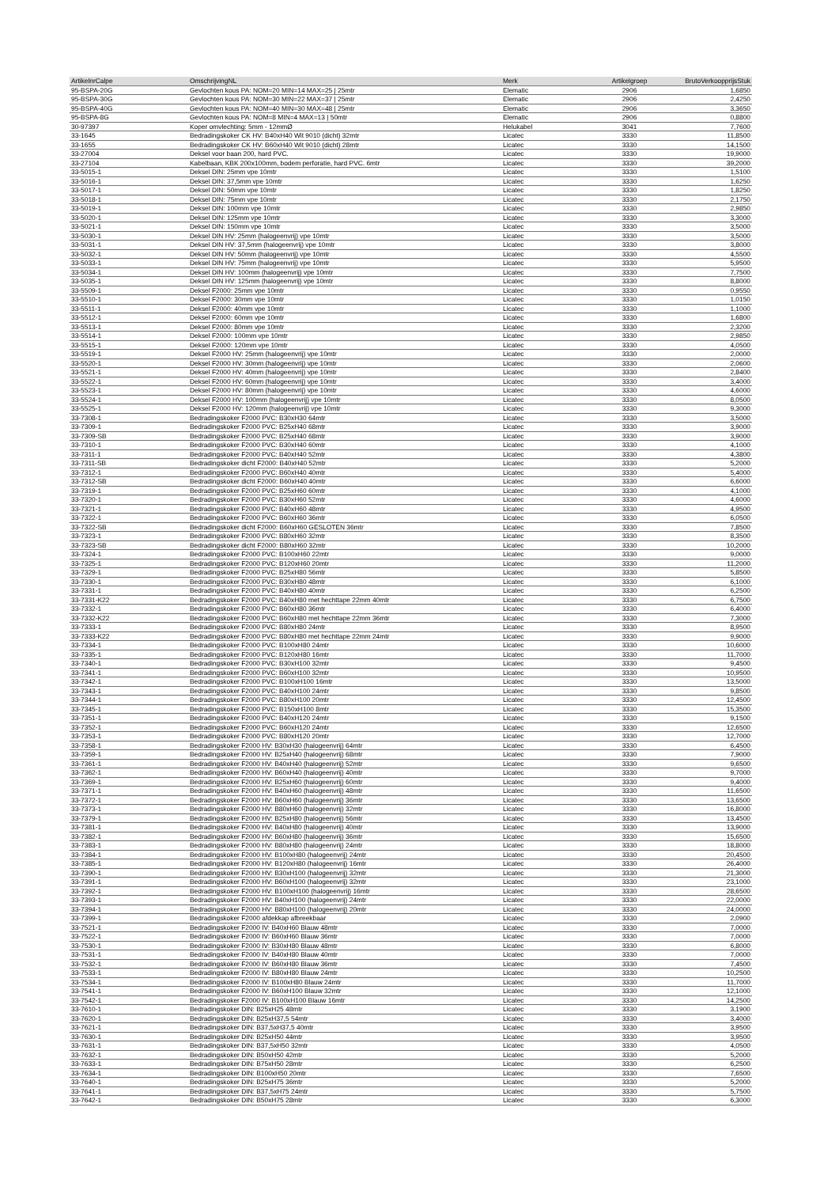| ArtikelnrCalpe | OmschrijvingNL | Merk | Artikelgroep | BrutoVerkoopprijsStuk |
| --- | --- | --- | --- | --- |
| 95-BSPA-20G | Gevlochten kous PA: NOM=20 MIN=14 MAX=25 / 25mtr | Elematic | 2906 | 1,6850 |
| 95-BSPA-30G | Gevlochten kous PA: NOM=30 MIN=22 MAX=37 / 25mtr | Elematic | 2906 | 2,4250 |
| 95-BSPA-40G | Gevlochten kous PA: NOM=40 MIN=30 MAX=48 / 25mtr | Elematic | 2906 | 3,3650 |
| 95-BSPA-8G | Gevlochten kous PA: NOM=8 MIN=4 MAX=13 / 50mtr | Elematic | 2906 | 0,8800 |
| 30-97397 | Koper omvlechting: 5mm - 12mmØ | Helukabel | 3041 | 7,7600 |
| 33-1645 | Bedradingskoker CK HV: B40xH40 Wit 9010 (dicht) 32mtr | Licatec | 3330 | 11,8500 |
| 33-1655 | Bedradingskoker CK HV: B60xH40 Wit 9010 (dicht) 28mtr | Licatec | 3330 | 14,1500 |
| 33-27004 | Deksel voor baan 200, hard PVC. | Licatec | 3330 | 19,9000 |
| 33-27104 | Kabelbaan, KBK 200x100mm, bodem perforatie, hard PVC. 6mtr | Licatec | 3330 | 39,2000 |
| 33-5015-1 | Deksel DIN: 25mm vpe 10mtr | Licatec | 3330 | 1,5100 |
| 33-5016-1 | Deksel DIN: 37,5mm vpe 10mtr | Licatec | 3330 | 1,6250 |
| 33-5017-1 | Deksel DIN: 50mm vpe 10mtr | Licatec | 3330 | 1,8250 |
| 33-5018-1 | Deksel DIN: 75mm vpe 10mtr | Licatec | 3330 | 2,1750 |
| 33-5019-1 | Deksel DIN: 100mm vpe 10mtr | Licatec | 3330 | 2,9850 |
| 33-5020-1 | Deksel DIN: 125mm vpe 10mtr | Licatec | 3330 | 3,3000 |
| 33-5021-1 | Deksel DIN: 150mm vpe 10mtr | Licatec | 3330 | 3,5000 |
| 33-5030-1 | Deksel DIN HV: 25mm (halogeenvrij) vpe 10mtr | Licatec | 3330 | 3,5000 |
| 33-5031-1 | Deksel DIN HV: 37,5mm (halogeenvrij) vpe 10mtr | Licatec | 3330 | 3,8000 |
| 33-5032-1 | Deksel DIN HV: 50mm (halogeenvrij) vpe 10mtr | Licatec | 3330 | 4,5500 |
| 33-5033-1 | Deksel DIN HV: 75mm (halogeenvrij) vpe 10mtr | Licatec | 3330 | 5,9500 |
| 33-5034-1 | Deksel DIN HV: 100mm (halogeenvrij) vpe 10mtr | Licatec | 3330 | 7,7500 |
| 33-5035-1 | Deksel DIN HV: 125mm (halogeenvrij) vpe 10mtr | Licatec | 3330 | 8,8000 |
| 33-5509-1 | Deksel F2000: 25mm vpe 10mtr | Licatec | 3330 | 0,9550 |
| 33-5510-1 | Deksel F2000: 30mm vpe 10mtr | Licatec | 3330 | 1,0150 |
| 33-5511-1 | Deksel F2000: 40mm vpe 10mtr | Licatec | 3330 | 1,1000 |
| 33-5512-1 | Deksel F2000: 60mm vpe 10mtr | Licatec | 3330 | 1,6800 |
| 33-5513-1 | Deksel F2000: 80mm vpe 10mtr | Licatec | 3330 | 2,3200 |
| 33-5514-1 | Deksel F2000: 100mm vpe 10mtr | Licatec | 3330 | 2,9850 |
| 33-5515-1 | Deksel F2000: 120mm vpe 10mtr | Licatec | 3330 | 4,0500 |
| 33-5519-1 | Deksel F2000 HV: 25mm (halogeenvrij) vpe 10mtr | Licatec | 3330 | 2,0000 |
| 33-5520-1 | Deksel F2000 HV: 30mm (halogeenvrij) vpe 10mtr | Licatec | 3330 | 2,0600 |
| 33-5521-1 | Deksel F2000 HV: 40mm (halogeenvrij) vpe 10mtr | Licatec | 3330 | 2,8400 |
| 33-5522-1 | Deksel F2000 HV: 60mm (halogeenvrij) vpe 10mtr | Licatec | 3330 | 3,4000 |
| 33-5523-1 | Deksel F2000 HV: 80mm (halogeenvrij) vpe 10mtr | Licatec | 3330 | 4,6000 |
| 33-5524-1 | Deksel F2000 HV: 100mm (halogeenvrij) vpe 10mtr | Licatec | 3330 | 8,0500 |
| 33-5525-1 | Deksel F2000 HV: 120mm (halogeenvrij) vpe 10mtr | Licatec | 3330 | 9,3000 |
| 33-7308-1 | Bedradingskoker F2000 PVC: B30xH30 64mtr | Licatec | 3330 | 3,5000 |
| 33-7309-1 | Bedradingskoker F2000 PVC: B25xH40 68mtr | Licatec | 3330 | 3,9000 |
| 33-7309-SB | Bedradingskoker F2000 PVC: B25xH40 68mtr | Licatec | 3330 | 3,9000 |
| 33-7310-1 | Bedradingskoker F2000 PVC: B30xH40 60mtr | Licatec | 3330 | 4,1000 |
| 33-7311-1 | Bedradingskoker F2000 PVC: B40xH40 52mtr | Licatec | 3330 | 4,3800 |
| 33-7311-SB | Bedradingskoker dicht F2000: B40xH40 52mtr | Licatec | 3330 | 5,2000 |
| 33-7312-1 | Bedradingskoker F2000 PVC: B60xH40 40mtr | Licatec | 3330 | 5,4000 |
| 33-7312-SB | Bedradingskoker dicht F2000: B60xH40 40mtr | Licatec | 3330 | 6,6000 |
| 33-7319-1 | Bedradingskoker F2000 PVC: B25xH60 60mtr | Licatec | 3330 | 4,1000 |
| 33-7320-1 | Bedradingskoker F2000 PVC: B30xH60 52mtr | Licatec | 3330 | 4,6000 |
| 33-7321-1 | Bedradingskoker F2000 PVC: B40xH60 48mtr | Licatec | 3330 | 4,9500 |
| 33-7322-1 | Bedradingskoker F2000 PVC: B60xH60 36mtr | Licatec | 3330 | 6,0500 |
| 33-7322-SB | Bedradingskoker dicht F2000: B60xH60 GESLOTEN 36mtr | Licatec | 3330 | 7,8500 |
| 33-7323-1 | Bedradingskoker F2000 PVC: B80xH60 32mtr | Licatec | 3330 | 8,3500 |
| 33-7323-SB | Bedradingskoker dicht F2000: B80xH60 32mtr | Licatec | 3330 | 10,2000 |
| 33-7324-1 | Bedradingskoker F2000 PVC: B100xH60 22mtr | Licatec | 3330 | 9,0000 |
| 33-7325-1 | Bedradingskoker F2000 PVC: B120xH60 20mtr | Licatec | 3330 | 11,2000 |
| 33-7329-1 | Bedradingskoker F2000 PVC: B25xH80 56mtr | Licatec | 3330 | 5,8500 |
| 33-7330-1 | Bedradingskoker F2000 PVC: B30xH80 48mtr | Licatec | 3330 | 6,1000 |
| 33-7331-1 | Bedradingskoker F2000 PVC: B40xH80 40mtr | Licatec | 3330 | 6,2500 |
| 33-7331-K22 | Bedradingskoker F2000 PVC: B40xH80 met hechttape 22mm 40mtr | Licatec | 3330 | 6,7500 |
| 33-7332-1 | Bedradingskoker F2000 PVC: B60xH80 36mtr | Licatec | 3330 | 6,4000 |
| 33-7332-K22 | Bedradingskoker F2000 PVC: B60xH80 met hechttape 22mm 36mtr | Licatec | 3330 | 7,3000 |
| 33-7333-1 | Bedradingskoker F2000 PVC: B80xH80 24mtr | Licatec | 3330 | 8,9500 |
| 33-7333-K22 | Bedradingskoker F2000 PVC: B80xH80 met hechttape 22mm 24mtr | Licatec | 3330 | 9,9000 |
| 33-7334-1 | Bedradingskoker F2000 PVC: B100xH80 24mtr | Licatec | 3330 | 10,6000 |
| 33-7335-1 | Bedradingskoker F2000 PVC: B120xH80 16mtr | Licatec | 3330 | 11,7000 |
| 33-7340-1 | Bedradingskoker F2000 PVC: B30xH100 32mtr | Licatec | 3330 | 9,4500 |
| 33-7341-1 | Bedradingskoker F2000 PVC: B60xH100 32mtr | Licatec | 3330 | 10,9500 |
| 33-7342-1 | Bedradingskoker F2000 PVC: B100xH100 16mtr | Licatec | 3330 | 13,5000 |
| 33-7343-1 | Bedradingskoker F2000 PVC: B40xH100 24mtr | Licatec | 3330 | 9,8500 |
| 33-7344-1 | Bedradingskoker F2000 PVC: B80xH100 20mtr | Licatec | 3330 | 12,4500 |
| 33-7345-1 | Bedradingskoker F2000 PVC: B150xH100 8mtr | Licatec | 3330 | 15,3500 |
| 33-7351-1 | Bedradingskoker F2000 PVC: B40xH120 24mtr | Licatec | 3330 | 9,1500 |
| 33-7352-1 | Bedradingskoker F2000 PVC: B60xH120 24mtr | Licatec | 3330 | 12,6500 |
| 33-7353-1 | Bedradingskoker F2000 PVC: B80xH120 20mtr | Licatec | 3330 | 12,7000 |
| 33-7358-1 | Bedradingskoker F2000 HV: B30xH30 (halogeenvrij) 64mtr | Licatec | 3330 | 6,4500 |
| 33-7359-1 | Bedradingskoker F2000 HV: B25xH40 (halogeenvrij) 68mtr | Licatec | 3330 | 7,9000 |
| 33-7361-1 | Bedradingskoker F2000 HV: B40xH40 (halogeenvrij) 52mtr | Licatec | 3330 | 9,6500 |
| 33-7362-1 | Bedradingskoker F2000 HV: B60xH40 (halogeenvrij) 40mtr | Licatec | 3330 | 9,7000 |
| 33-7369-1 | Bedradingskoker F2000 HV: B25xH60 (halogeenvrij) 60mtr | Licatec | 3330 | 9,4000 |
| 33-7371-1 | Bedradingskoker F2000 HV: B40xH60 (halogeenvrij) 48mtr | Licatec | 3330 | 11,6500 |
| 33-7372-1 | Bedradingskoker F2000 HV: B60xH60 (halogeenvrij) 36mtr | Licatec | 3330 | 13,6500 |
| 33-7373-1 | Bedradingskoker F2000 HV: B80xH60 (halogeenvrij) 32mtr | Licatec | 3330 | 16,8000 |
| 33-7379-1 | Bedradingskoker F2000 HV: B25xH80 (halogeenvrij) 56mtr | Licatec | 3330 | 13,4500 |
| 33-7381-1 | Bedradingskoker F2000 HV: B40xH80 (halogeenvrij) 40mtr | Licatec | 3330 | 13,9000 |
| 33-7382-1 | Bedradingskoker F2000 HV: B60xH80 (halogeenvrij) 36mtr | Licatec | 3330 | 15,6500 |
| 33-7383-1 | Bedradingskoker F2000 HV: B80xH80 (halogeenvrij) 24mtr | Licatec | 3330 | 18,8000 |
| 33-7384-1 | Bedradingskoker F2000 HV: B100xH80 (halogeenvrij) 24mtr | Licatec | 3330 | 20,4500 |
| 33-7385-1 | Bedradingskoker F2000 HV: B120xH80 (halogeenvrij) 16mtr | Licatec | 3330 | 26,4000 |
| 33-7390-1 | Bedradingskoker F2000 HV: B30xH100 (halogeenvrij) 32mtr | Licatec | 3330 | 21,3000 |
| 33-7391-1 | Bedradingskoker F2000 HV: B60xH100 (halogeenvrij) 32mtr | Licatec | 3330 | 23,1000 |
| 33-7392-1 | Bedradingskoker F2000 HV: B100xH100 (halogeenvrij) 16mtr | Licatec | 3330 | 28,6500 |
| 33-7393-1 | Bedradingskoker F2000 HV: B40xH100 (halogeenvrij) 24mtr | Licatec | 3330 | 22,0000 |
| 33-7394-1 | Bedradingskoker F2000 HV: B80xH100 (halogeenvrij) 20mtr | Licatec | 3330 | 24,0000 |
| 33-7399-1 | Bedradingskoker F2000 afdekkap afbreekbaar | Licatec | 3330 | 2,0900 |
| 33-7521-1 | Bedradingskoker F2000 IV: B40xH60 Blauw 48mtr | Licatec | 3330 | 7,0000 |
| 33-7522-1 | Bedradingskoker F2000 IV: B60xH60 Blauw 36mtr | Licatec | 3330 | 7,0000 |
| 33-7530-1 | Bedradingskoker F2000 IV: B30xH80 Blauw 48mtr | Licatec | 3330 | 6,8000 |
| 33-7531-1 | Bedradingskoker F2000 IV: B40xH80 Blauw 40mtr | Licatec | 3330 | 7,0000 |
| 33-7532-1 | Bedradingskoker F2000 IV: B60xH80 Blauw 36mtr | Licatec | 3330 | 7,4500 |
| 33-7533-1 | Bedradingskoker F2000 IV: B80xH80 Blauw 24mtr | Licatec | 3330 | 10,2500 |
| 33-7534-1 | Bedradingskoker F2000 IV: B100xH80 Blauw 24mtr | Licatec | 3330 | 11,7000 |
| 33-7541-1 | Bedradingskoker F2000 IV: B60xH100 Blauw 32mtr | Licatec | 3330 | 12,1000 |
| 33-7542-1 | Bedradingskoker F2000 IV: B100xH100 Blauw 16mtr | Licatec | 3330 | 14,2500 |
| 33-7610-1 | Bedradingskoker DIN: B25xH25 48mtr | Licatec | 3330 | 3,1900 |
| 33-7620-1 | Bedradingskoker DIN: B25xH37,5 54mtr | Licatec | 3330 | 3,4000 |
| 33-7621-1 | Bedradingskoker DIN: B37,5xH37,5 40mtr | Licatec | 3330 | 3,9500 |
| 33-7630-1 | Bedradingskoker DIN: B25xH50 44mtr | Licatec | 3330 | 3,9500 |
| 33-7631-1 | Bedradingskoker DIN: B37,5xH50 32mtr | Licatec | 3330 | 4,0500 |
| 33-7632-1 | Bedradingskoker DIN: B50xH50 42mtr | Licatec | 3330 | 5,2000 |
| 33-7633-1 | Bedradingskoker DIN: B75xH50 28mtr | Licatec | 3330 | 6,2500 |
| 33-7634-1 | Bedradingskoker DIN: B100xH50 20mtr | Licatec | 3330 | 7,6500 |
| 33-7640-1 | Bedradingskoker DIN: B25xH75 36mtr | Licatec | 3330 | 5,2000 |
| 33-7641-1 | Bedradingskoker DIN: B37,5xH75 24mtr | Licatec | 3330 | 5,7500 |
| 33-7642-1 | Bedradingskoker DIN: B50xH75 28mtr | Licatec | 3330 | 6,3000 |